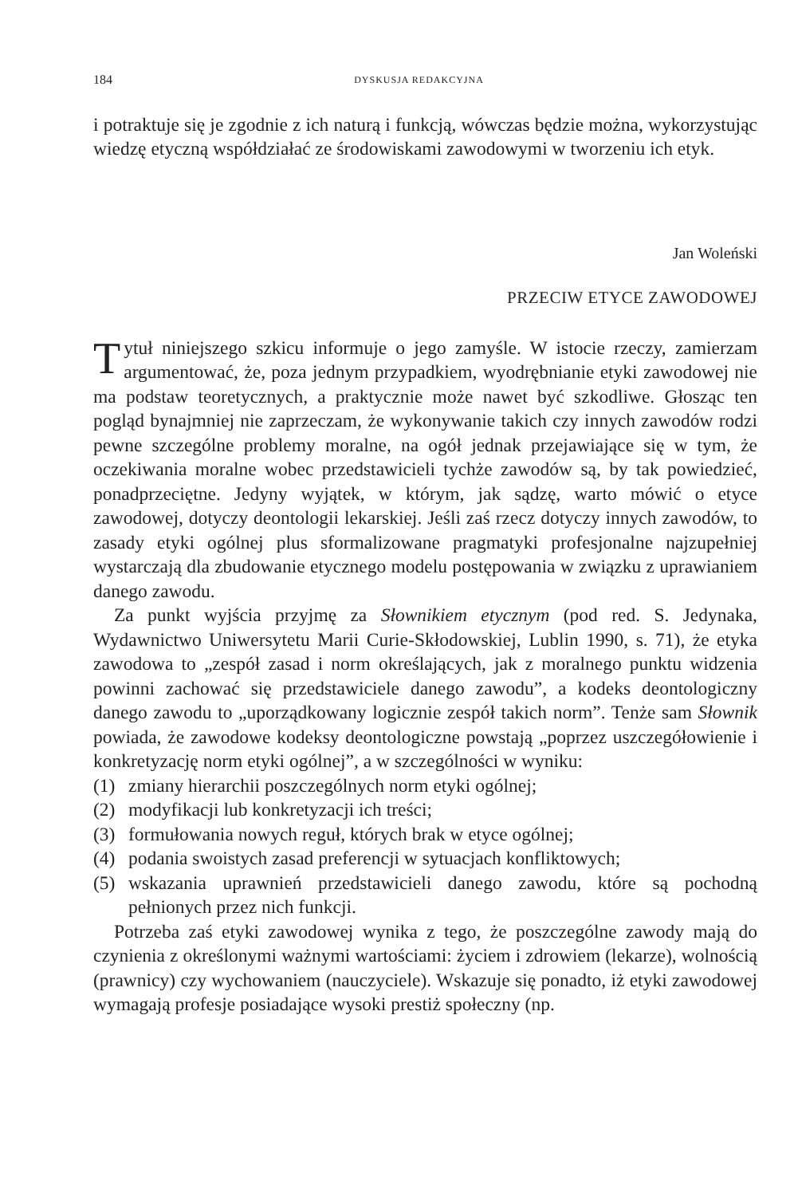184 DYSKUSJA REDAKCYJNA
i potraktuje się je zgodnie z ich naturą i funkcją, wówczas będzie można, wykorzystując wiedzę etyczną współdziałać ze środowiskami zawodowymi w tworzeniu ich etyk.
Jan Woleński
PRZECIW ETYCE ZAWODOWEJ
Tytuł niniejszego szkicu informuje o jego zamyśle. W istocie rzeczy, zamierzam argumentować, że, poza jednym przypadkiem, wyodrębnianie etyki zawodowej nie ma podstaw teoretycznych, a praktycznie może nawet być szkodliwe. Głosząc ten pogląd bynajmniej nie zaprzeczam, że wykonywanie takich czy innych zawodów rodzi pewne szczególne problemy moralne, na ogół jednak przejawiające się w tym, że oczekiwania moralne wobec przedstawicieli tychże zawodów są, by tak powiedzieć, ponadprzeciętne. Jedyny wyjątek, w którym, jak sądzę, warto mówić o etyce zawodowej, dotyczy deontologii lekarskiej. Jeśli zaś rzecz dotyczy innych zawodów, to zasady etyki ogólnej plus sformalizowane pragmatyki profesjonalne najzupełniej wystarczają dla zbudowanie etycznego modelu postępowania w związku z uprawianiem danego zawodu.
Za punkt wyjścia przyjmę za Słownikiem etycznym (pod red. S. Jedynaka, Wydawnictwo Uniwersytetu Marii Curie-Skłodowskiej, Lublin 1990, s. 71), że etyka zawodowa to „zespół zasad i norm określających, jak z moralnego punktu widzenia powinni zachować się przedstawiciele danego zawodu”, a kodeks deontologiczny danego zawodu to „uporządkowany logicznie zespół takich norm”. Tenże sam Słownik powiada, że zawodowe kodeksy deontologiczne powstają „poprzez uszczegółowienie i konkretyzację norm etyki ogólnej”, a w szczególności w wyniku:
(1) zmiany hierarchii poszczególnych norm etyki ogólnej;
(2) modyfikacji lub konkretyzacji ich treści;
(3) formułowania nowych reguł, których brak w etyce ogólnej;
(4) podania swoistych zasad preferencji w sytuacjach konfliktowych;
(5) wskazania uprawnień przedstawicieli danego zawodu, które są pochodną pełnionych przez nich funkcji.
Potrzeba zaś etyki zawodowej wynika z tego, że poszczególne zawody mają do czynienia z określonymi ważnymi wartościami: życiem i zdrowiem (lekarze), wolnością (prawnicy) czy wychowaniem (nauczyciele). Wskazuje się ponadto, iż etyki zawodowej wymagają profesje posiadające wysoki prestiż społeczny (np.